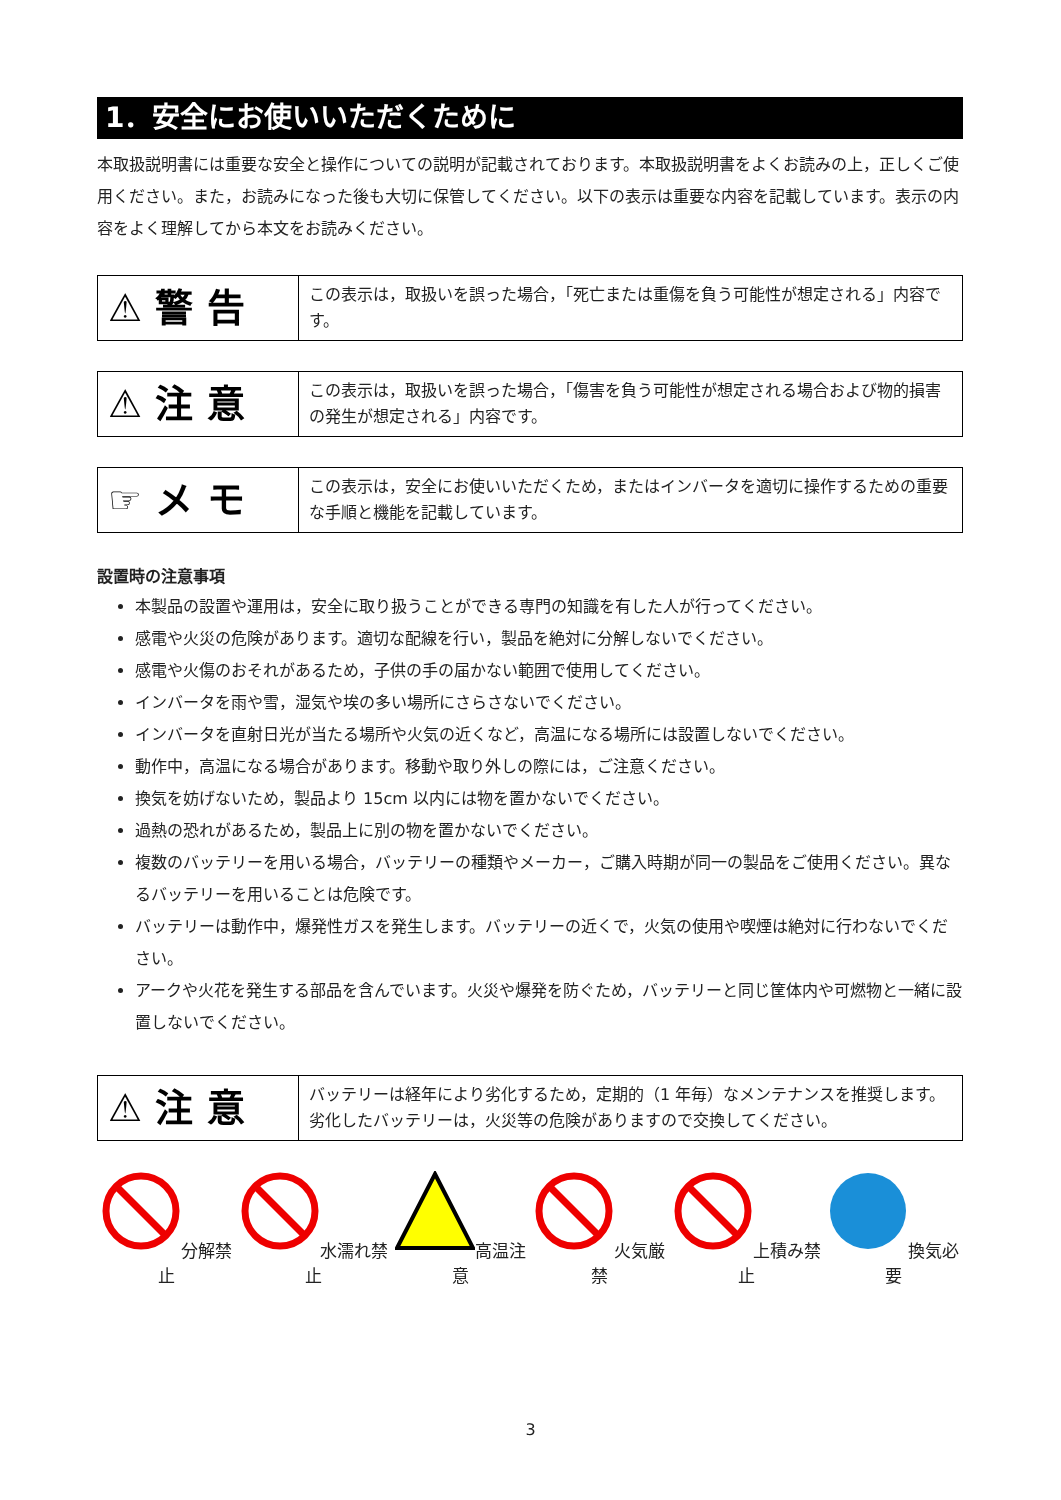1．安全にお使いいただくために
本取扱説明書には重要な安全と操作についての説明が記載されております。本取扱説明書をよくお読みの上，正しくご使用ください。また，お読みになった後も大切に保管してください。以下の表示は重要な内容を記載しています。表示の内容をよく理解してから本文をお読みください。
| ⚠ 警 告 | この表示は，取扱いを誤った場合，「死亡または重傷を負う可能性が想定される」内容です。 |
| ⚠ 注 意 | この表示は，取扱いを誤った場合，「傷害を負う可能性が想定される場合および物的損害の発生が想定される」内容です。 |
| ☞ メ モ | この表示は，安全にお使いいただくため，またはインバータを適切に操作するための重要な手順と機能を記載しています。 |
設置時の注意事項
本製品の設置や運用は，安全に取り扱うことができる専門の知識を有した人が行ってください。
感電や火災の危険があります。適切な配線を行い，製品を絶対に分解しないでください。
感電や火傷のおそれがあるため，子供の手の届かない範囲で使用してください。
インバータを雨や雪，湿気や埃の多い場所にさらさないでください。
インバータを直射日光が当たる場所や火気の近くなど，高温になる場所には設置しないでください。
動作中，高温になる場合があります。移動や取り外しの際には，ご注意ください。
換気を妨げないため，製品より 15cm 以内には物を置かないでください。
過熱の恐れがあるため，製品上に別の物を置かないでください。
複数のバッテリーを用いる場合，バッテリーの種類やメーカー，ご購入時期が同一の製品をご使用ください。異なるバッテリーを用いることは危険です。
バッテリーは動作中，爆発性ガスを発生します。バッテリーの近くで，火気の使用や喫煙は絶対に行わないでください。
アークや火花を発生する部品を含んでいます。火災や爆発を防ぐため，バッテリーと同じ筐体内や可燃物と一緒に設置しないでください。
| ⚠ 注 意 | バッテリーは経年により劣化するため，定期的（1 年毎）なメンテナンスを推奨します。劣化したバッテリーは，火災等の危険がありますので交換してください。 |
分解禁止 水濡れ禁止 高温注意 火気厳禁 上積み禁止 換気必要
3